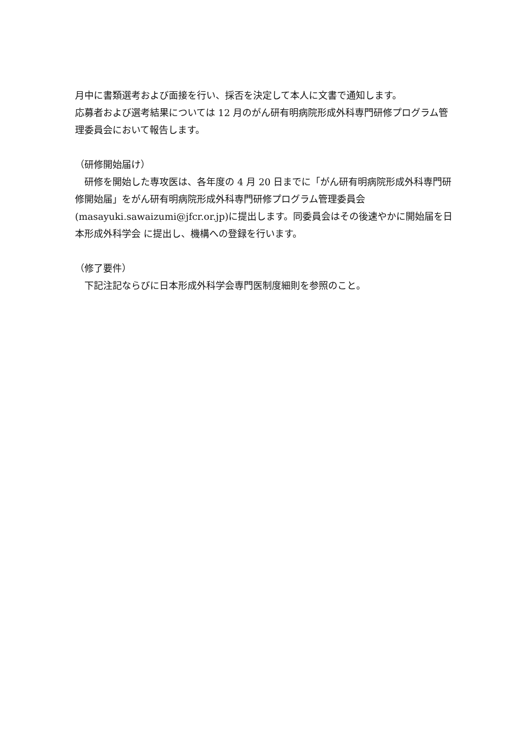月中に書類選考および面接を行い、採否を決定して本人に文書で通知します。
応募者および選考結果については 12 月のがん研有明病院形成外科専門研修プログラム管理委員会において報告します。
（研修開始届け）
　研修を開始した専攻医は、各年度の 4 月 20 日までに「がん研有明病院形成外科専門研修開始届」をがん研有明病院形成外科専門研修プログラム管理委員会(masayuki.sawaizumi@jfcr.or.jp)に提出します。同委員会はその後速やかに開始届を日本形成外科学会 に提出し、機構への登録を行います。
（修了要件）
　下記注記ならびに日本形成外科学会専門医制度細則を参照のこと。